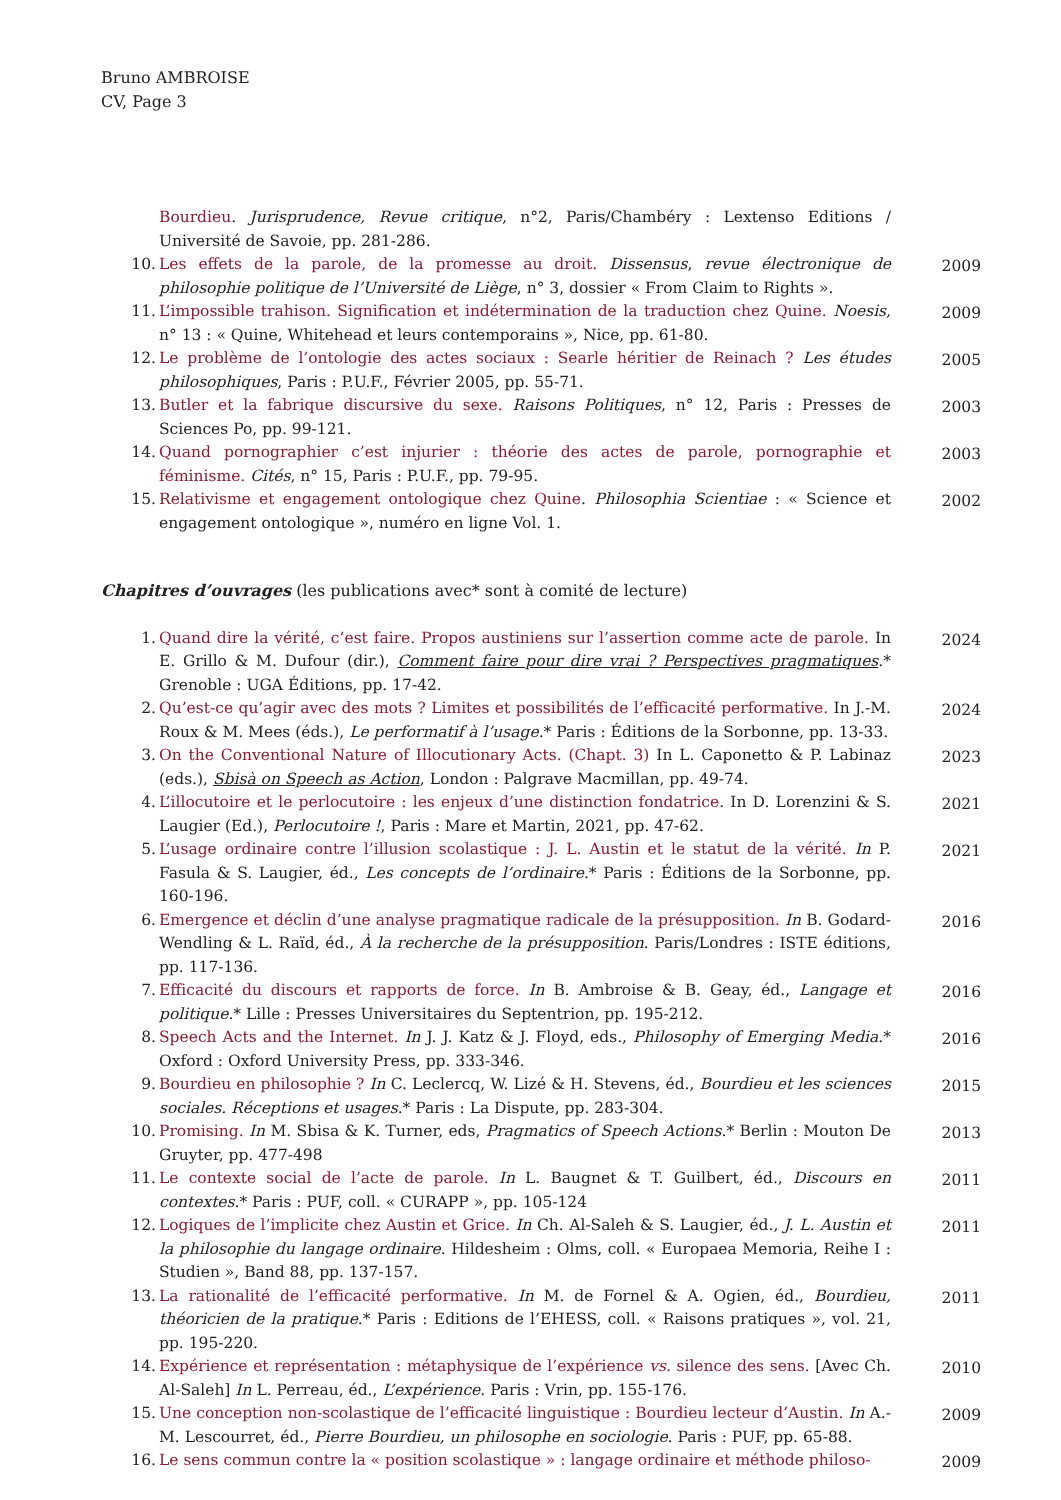Bruno AMBROISE
CV, Page 3
Bourdieu. Jurisprudence, Revue critique, n°2, Paris/Chambéry : Lextenso Editions / Université de Savoie, pp. 281-286.
10. Les effets de la parole, de la promesse au droit. Dissensus, revue électronique de philosophie politique de l’Université de Liège, n° 3, dossier « From Claim to Rights ».
2009
11. L’impossible trahison. Signification et indétermination de la traduction chez Quine. Noesis, n° 13 : « Quine, Whitehead et leurs contemporains », Nice, pp. 61-80.
2009
12. Le problème de l’ontologie des actes sociaux : Searle héritier de Reinach ? Les études philosophiques, Paris : P.U.F., Février 2005, pp. 55-71.
2005
13. Butler et la fabrique discursive du sexe. Raisons Politiques, n° 12, Paris : Presses de Sciences Po, pp. 99-121.
2003
14. Quand pornographier c’est injurier : théorie des actes de parole, pornographie et féminisme. Cités, n° 15, Paris : P.U.F., pp. 79-95.
2003
15. Relativisme et engagement ontologique chez Quine. Philosophia Scientiae : « Science et engagement ontologique », numéro en ligne Vol. 1.
2002
Chapitres d’ouvrages (les publications avec* sont à comité de lecture)
1. Quand dire la vérité, c’est faire. Propos austiniens sur l’assertion comme acte de parole. In E. Grillo & M. Dufour (dir.), Comment faire pour dire vrai ? Perspectives pragmatiques.* Grenoble : UGA Éditions, pp. 17-42.
2024
2. Qu’est-ce qu’agir avec des mots ? Limites et possibilités de l’efficacité performative. In J.-M. Roux & M. Mees (éds.), Le performatif à l’usage.* Paris : Éditions de la Sorbonne, pp. 13-33.
2024
3. On the Conventional Nature of Illocutionary Acts. (Chapt. 3) In L. Caponetto & P. Labinaz (eds.), Sbisà on Speech as Action, London : Palgrave Macmillan, pp. 49-74.
2023
4. L’illocutoire et le perlocutoire : les enjeux d’une distinction fondatrice. In D. Lorenzini & S. Laugier (Ed.), Perlocutoire !, Paris : Mare et Martin, 2021, pp. 47-62.
2021
5. L’usage ordinaire contre l’illusion scolastique : J. L. Austin et le statut de la vérité. In P. Fasula & S. Laugier, éd., Les concepts de l’ordinaire.* Paris : Éditions de la Sorbonne, pp. 160-196.
2021
6. Emergence et déclin d’une analyse pragmatique radicale de la présupposition. In B. Godard-Wendling & L. Raïd, éd., À la recherche de la présupposition. Paris/Londres : ISTE éditions, pp. 117-136.
2016
7. Efficacité du discours et rapports de force. In B. Ambroise & B. Geay, éd., Langage et politique.* Lille : Presses Universitaires du Septentrion, pp. 195-212.
2016
8. Speech Acts and the Internet. In J. J. Katz & J. Floyd, eds., Philosophy of Emerging Media.* Oxford : Oxford University Press, pp. 333-346.
2016
9. Bourdieu en philosophie ? In C. Leclercq, W. Lizé & H. Stevens, éd., Bourdieu et les sciences sociales. Réceptions et usages.* Paris : La Dispute, pp. 283-304.
2015
10. Promising. In M. Sbisa & K. Turner, eds, Pragmatics of Speech Actions.* Berlin : Mouton De Gruyter, pp. 477-498
2013
11. Le contexte social de l’acte de parole. In L. Baugnet & T. Guilbert, éd., Discours en contextes.* Paris : PUF, coll. « CURAPP », pp. 105-124
2011
12. Logiques de l’implicite chez Austin et Grice. In Ch. Al-Saleh & S. Laugier, éd., J. L. Austin et la philosophie du langage ordinaire. Hildesheim : Olms, coll. « Europaea Memoria, Reihe I : Studien », Band 88, pp. 137-157.
2011
13. La rationalité de l’efficacité performative. In M. de Fornel & A. Ogien, éd., Bourdieu, théoricien de la pratique.* Paris : Editions de l’EHESS, coll. « Raisons pratiques », vol. 21, pp. 195-220.
2011
14. Expérience et représentation : métaphysique de l’expérience vs. silence des sens. [Avec Ch. Al-Saleh] In L. Perreau, éd., L’expérience. Paris : Vrin, pp. 155-176.
2010
15. Une conception non-scolastique de l’efficacité linguistique : Bourdieu lecteur d’Austin. In A.-M. Lescourret, éd., Pierre Bourdieu, un philosophe en sociologie. Paris : PUF, pp. 65-88.
2009
16. Le sens commun contre la « position scolastique » : langage ordinaire et méthode philoso-
2009